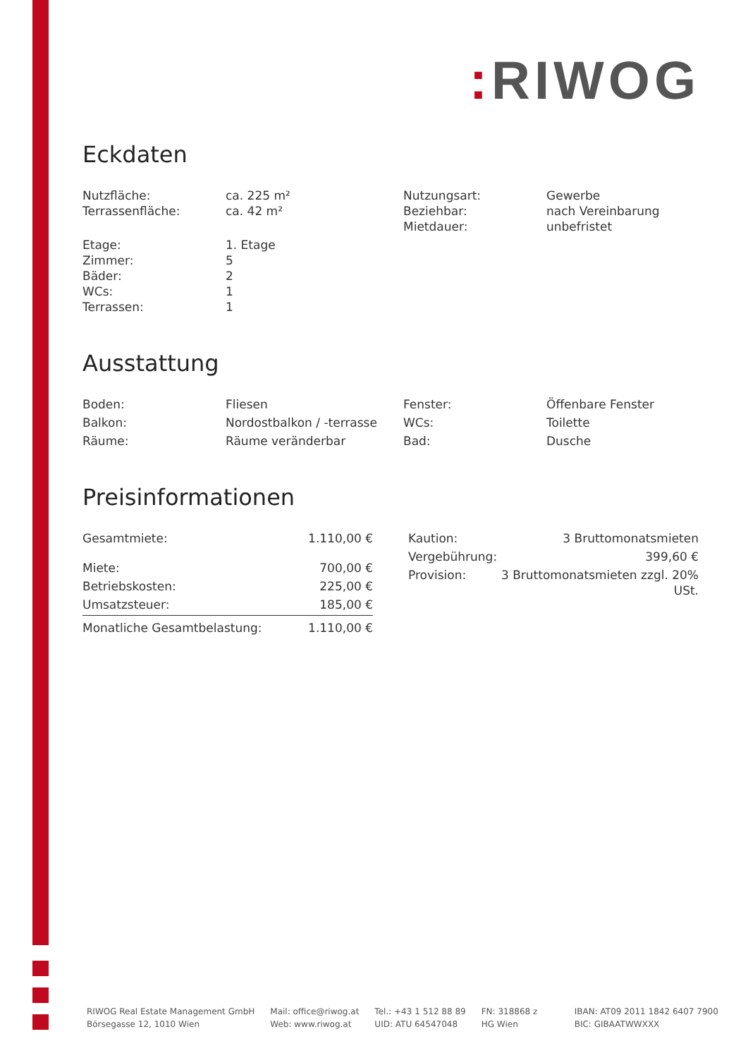: RIWOG
Eckdaten
| Nutzfläche: | ca. 225 m² | Nutzungsart: | Gewerbe |
| Terrassenfläche: | ca. 42 m² | Beziehbar: | nach Vereinbarung |
| | | Mietdauer: | unbefristet |
| Etage: | 1. Etage | | |
| Zimmer: | 5 | | |
| Bäder: | 2 | | |
| WCs: | 1 | | |
| Terrassen: | 1 | | |
Ausstattung
| Boden: | Fliesen | Fenster: | Öffenbare Fenster |
| Balkon: | Nordostbalkon / -terrasse | WCs: | Toilette |
| Räume: | Räume veränderbar | Bad: | Dusche |
Preisinformationen
| Gesamtmiete: | 1.110,00 € |
| Miete: | 700,00 € |
| Betriebskosten: | 225,00 € |
| Umsatzsteuer: | 185,00 € |
| Monatliche Gesamtbelastung: | 1.110,00 € |
| Kaution: | 3 Bruttomonatsmieten |
| Vergebührung: | 399,60 € |
| Provision: | 3 Bruttomonatsmieten zzgl. 20% USt. |
RIWOG Real Estate Management GmbH
Börsegasse 12, 1010 Wien
Mail: office@riwog.at
Web: www.riwog.at
Tel.: +43 1 512 88 89
UID: ATU 64547048
FN: 318868 z
HG Wien
IBAN: AT09 2011 1842 6407 7900
BIC: GIBAATWWXXX